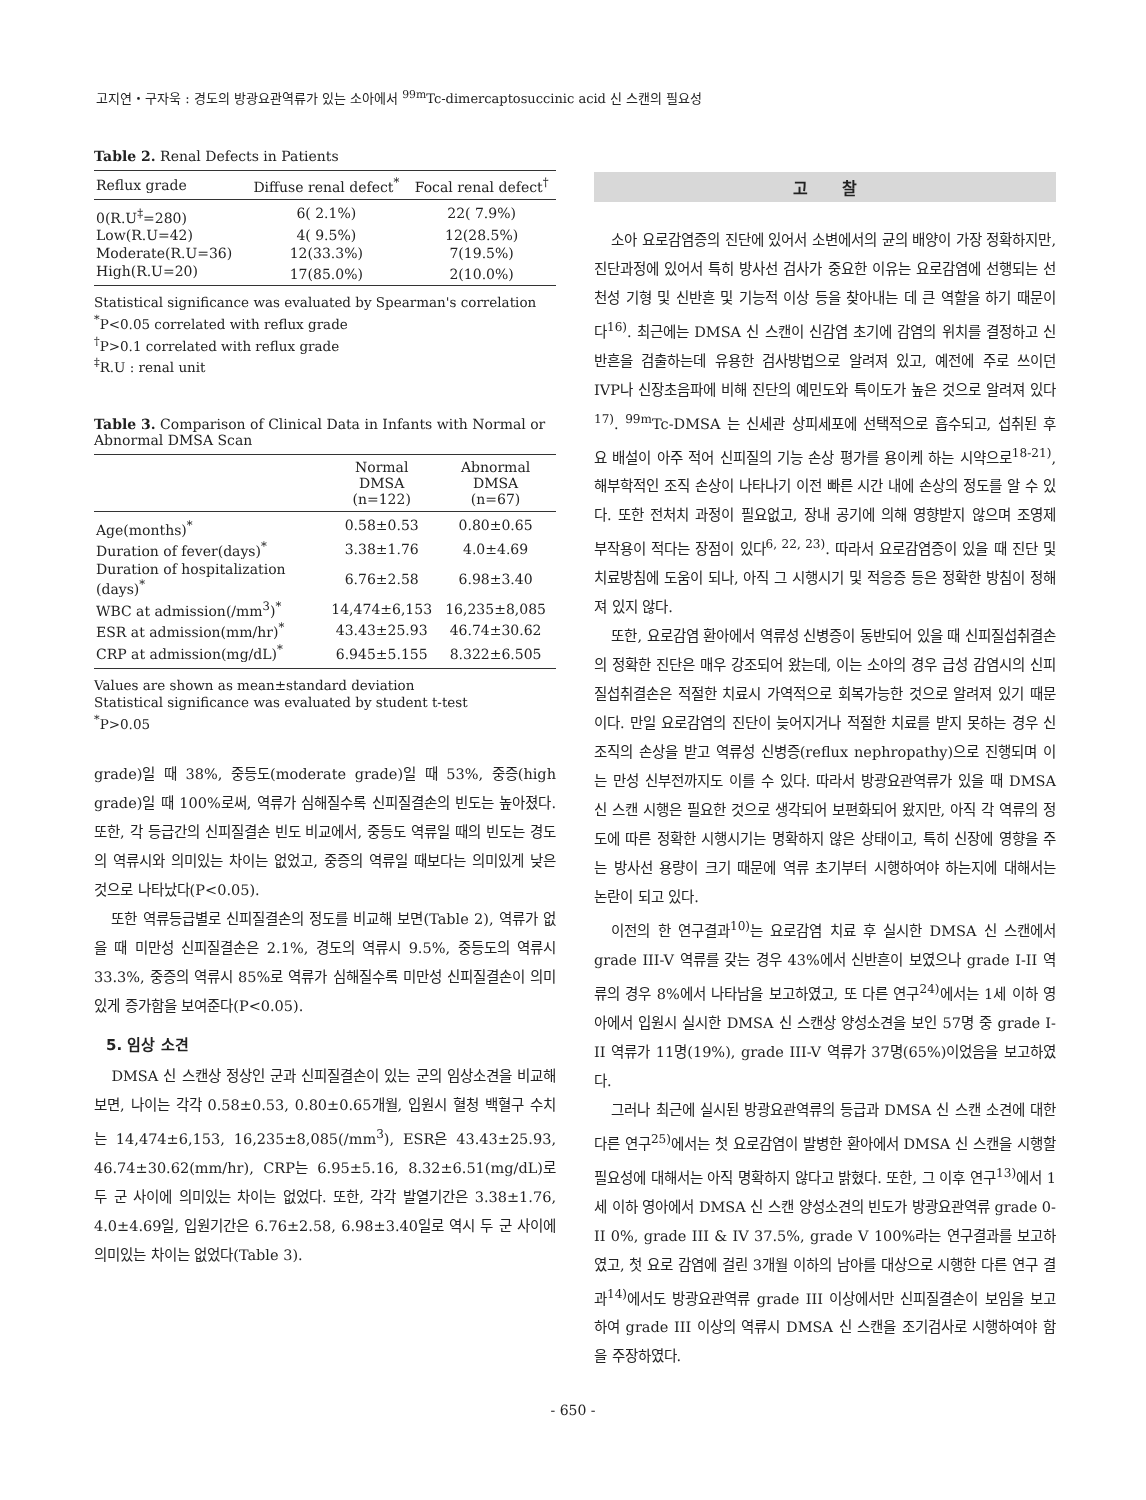고지연・구자욱 : 경도의 방광요관역류가 있는 소아에서 <sup>99m</sup>Tc-dimercaptosuccinic acid 신 스캔의 필요성
Table 2. Renal Defects in Patients
| Reflux grade | Diffuse renal defect<sup>*</sup> | Focal renal defect<sup>†</sup> |
| --- | --- | --- |
| 0(R.U<sup>‡</sup>=280) | 6( 2.1%) | 22( 7.9%) |
| Low(R.U=42) | 4( 9.5%) | 12(28.5%) |
| Moderate(R.U=36) | 12(33.3%) | 7(19.5%) |
| High(R.U=20) | 17(85.0%) | 2(10.0%) |
Statistical significance was evaluated by Spearman's correlation
<sup>*</sup> P<0.05 correlated with reflux grade
<sup>†</sup> P>0.1 correlated with reflux grade
<sup>‡</sup> R.U : renal unit
Table 3. Comparison of Clinical Data in Infants with Normal or Abnormal DMSA Scan
| | Normal DMSA (n=122) | Abnormal DMSA (n=67) |
| --- | --- | --- |
| Age(months)<sup>*</sup> | 0.58±0.53 | 0.80±0.65 |
| Duration of fever(days)<sup>*</sup> | 3.38±1.76 | 4.0±4.69 |
| Duration of hospitalization (days)<sup>*</sup> | 6.76±2.58 | 6.98±3.40 |
| WBC at admission(/mm<sup>3</sup>)<sup>*</sup> | 14,474±6,153 | 16,235±8,085 |
| ESR at admission(mm/hr)<sup>*</sup> | 43.43±25.93 | 46.74±30.62 |
| CRP at admission(mg/dL)<sup>*</sup> | 6.945±5.155 | 8.322±6.505 |
Values are shown as mean±standard deviation
Statistical significance was evaluated by student t-test
<sup>*</sup> P>0.05
grade)일 때 38%, 중등도(moderate grade)일 때 53%, 중증(high grade)일 때 100%로써, 역류가 심해질수록 신피질결손의 빈도는 높아졌다. 또한, 각 등급간의 신피질결손 빈도 비교에서, 중등도 역류일 때의 빈도는 경도의 역류시와 의미있는 차이는 없었고, 중증의 역류일 때보다는 의미있게 낮은 것으로 나타났다(P<0.05).
또한 역류등급별로 신피질결손의 정도를 비교해 보면(Table 2), 역류가 없을 때 미만성 신피질결손은 2.1%, 경도의 역류시 9.5%, 중등도의 역류시 33.3%, 중증의 역류시 85%로 역류가 심해질수록 미만성 신피질결손이 의미있게 증가함을 보여준다(P<0.05).
5. 임상 소견
DMSA 신 스캔상 정상인 군과 신피질결손이 있는 군의 임상소견을 비교해보면, 나이는 각각 0.58±0.53, 0.80±0.65개월, 입원시 혈청 백혈구 수치는 14,474±6,153, 16,235±8,085(/mm<sup>3</sup>), ESR은 43.43±25.93, 46.74±30.62(mm/hr), CRP는 6.95±5.16, 8.32±6.51(mg/dL)로 두 군 사이에 의미있는 차이는 없었다. 또한, 각각 발열기간은 3.38±1.76, 4.0±4.69일, 입원기간은 6.76±2.58, 6.98±3.40일로 역시 두 군 사이에 의미있는 차이는 없었다(Table 3).
고 찰
소아 요로감염증의 진단에 있어서 소변에서의 균의 배양이 가장 정확하지만, 진단과정에 있어서 특히 방사선 검사가 중요한 이유는 요로감염에 선행되는 선천성 기형 및 신반흔 및 기능적 이상 등을 찾아내는 데 큰 역할을 하기 때문이다<sup>16)</sup>. 최근에는 DMSA 신 스캔이 신감염 초기에 감염의 위치를 결정하고 신반흔을 검출하는데 유용한 검사방법으로 알려져 있고, 예전에 주로 쓰이던 IVP나 신장초음파에 비해 진단의 예민도와 특이도가 높은 것으로 알려져 있다<sup>17)</sup>. <sup>99m</sup>Tc-DMSA 는 신세관 상피세포에 선택적으로 흡수되고, 섭취된 후 요 배설이 아주 적어 신피질의 기능 손상 평가를 용이케 하는 시약으로<sup>18-21)</sup>, 해부학적인 조직 손상이 나타나기 이전 빠른 시간 내에 손상의 정도를 알 수 있다. 또한 전처치 과정이 필요없고, 장내 공기에 의해 영향받지 않으며 조영제 부작용이 적다는 장점이 있다<sup>6, 22, 23)</sup>. 따라서 요로감염증이 있을 때 진단 및 치료방침에 도움이 되나, 아직 그 시행시기 및 적응증 등은 정확한 방침이 정해져 있지 않다.
또한, 요로감염 환아에서 역류성 신병증이 동반되어 있을 때 신피질섭취결손의 정확한 진단은 매우 강조되어 왔는데, 이는 소아의 경우 급성 감염시의 신피질섭취결손은 적절한 치료시 가역적으로 회복가능한 것으로 알려져 있기 때문이다. 만일 요로감염의 진단이 늦어지거나 적절한 치료를 받지 못하는 경우 신조직의 손상을 받고 역류성 신병증(reflux nephropathy)으로 진행되며 이는 만성 신부전까지도 이를 수 있다. 따라서 방광요관역류가 있을 때 DMSA 신 스캔 시행은 필요한 것으로 생각되어 보편화되어 왔지만, 아직 각 역류의 정도에 따른 정확한 시행시기는 명확하지 않은 상태이고, 특히 신장에 영향을 주는 방사선 용량이 크기 때문에 역류 초기부터 시행하여야 하는지에 대해서는 논란이 되고 있다.
이전의 한 연구결과<sup>10)</sup>는 요로감염 치료 후 실시한 DMSA 신 스캔에서 grade III-V 역류를 갖는 경우 43%에서 신반흔이 보였으나 grade I-II 역류의 경우 8%에서 나타남을 보고하였고, 또 다른 연구<sup>24)</sup>에서는 1세 이하 영아에서 입원시 실시한 DMSA 신 스캔상 양성소견을 보인 57명 중 grade I-II 역류가 11명(19%), grade III-V 역류가 37명(65%)이었음을 보고하였다.
그러나 최근에 실시된 방광요관역류의 등급과 DMSA 신 스캔 소견에 대한 다른 연구<sup>25)</sup>에서는 첫 요로감염이 발병한 환아에서 DMSA 신 스캔을 시행할 필요성에 대해서는 아직 명확하지 않다고 밝혔다. 또한, 그 이후 연구<sup>13)</sup>에서 1세 이하 영아에서 DMSA 신 스캔 양성소견의 빈도가 방광요관역류 grade 0-II 0%, grade III & IV 37.5%, grade V 100%라는 연구결과를 보고하였고, 첫 요로 감염에 걸린 3개월 이하의 남아를 대상으로 시행한 다른 연구 결과<sup>14)</sup>에서도 방광요관역류 grade III 이상에서만 신피질결손이 보임을 보고하여 grade III 이상의 역류시 DMSA 신 스캔을 조기검사로 시행하여야 함을 주장하였다.
- 650 -